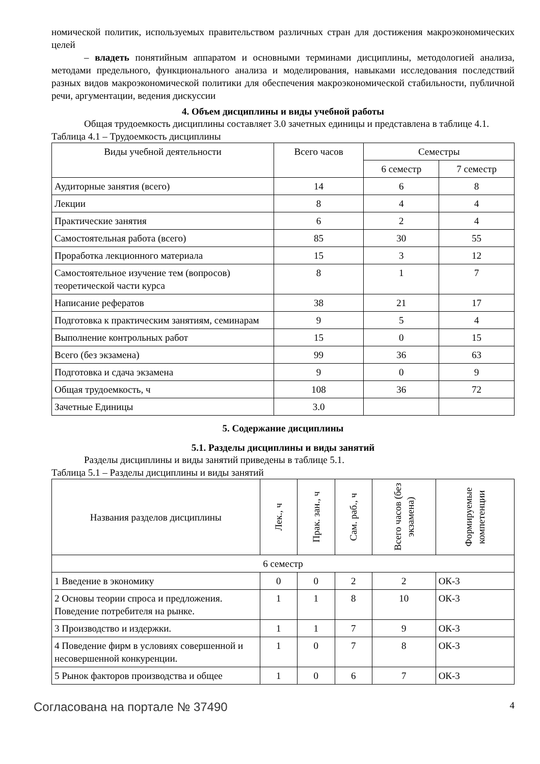номической политик, используемых правительством различных стран для достижения макроэкономических целей
– владеть понятийным аппаратом и основными терминами дисциплины, методологией анализа, методами предельного, функционального анализа и моделирования, навыками исследования последствий разных видов макроэкономической политики для обеспечения макроэкономической стабильности, публичной речи, аргументации, ведения дискуссии
4. Объем дисциплины и виды учебной работы
Общая трудоемкость дисциплины составляет 3.0 зачетных единицы и представлена в таблице 4.1.
Таблица 4.1 – Трудоемкость дисциплины
| Виды учебной деятельности | Всего часов | Семестры | |
| --- | --- | --- | --- |
| | | 6 семестр | 7 семестр |
| Аудиторные занятия (всего) | 14 | 6 | 8 |
| Лекции | 8 | 4 | 4 |
| Практические занятия | 6 | 2 | 4 |
| Самостоятельная работа (всего) | 85 | 30 | 55 |
| Проработка лекционного материала | 15 | 3 | 12 |
| Самостоятельное изучение тем (вопросов) теоретической части курса | 8 | 1 | 7 |
| Написание рефератов | 38 | 21 | 17 |
| Подготовка к практическим занятиям, семинарам | 9 | 5 | 4 |
| Выполнение контрольных работ | 15 | 0 | 15 |
| Всего (без экзамена) | 99 | 36 | 63 |
| Подготовка и сдача экзамена | 9 | 0 | 9 |
| Общая трудоемкость, ч | 108 | 36 | 72 |
| Зачетные Единицы | 3.0 | | |
5. Содержание дисциплины
5.1. Разделы дисциплины и виды занятий
Разделы дисциплины и виды занятий приведены в таблице 5.1.
Таблица 5.1 – Разделы дисциплины и виды занятий
| Названия разделов дисциплины | Лек., ч | Прак. зан., ч | Сам. раб., ч | Всего часов (без экзамена) | Формируемые компетенции |
| --- | --- | --- | --- | --- | --- |
| 6 семестр | | | | | |
| 1 Введение в экономику | 0 | 0 | 2 | 2 | ОК-3 |
| 2 Основы теории спроса и предложения. Поведение потребителя на рынке. | 1 | 1 | 8 | 10 | ОК-3 |
| 3 Производство и издержки. | 1 | 1 | 7 | 9 | ОК-3 |
| 4 Поведение фирм в условиях совершенной и несовершенной конкуренции. | 1 | 0 | 7 | 8 | ОК-3 |
| 5 Рынок факторов производства и общее | 1 | 0 | 6 | 7 | ОК-3 |
Согласована на портале № 37490 4